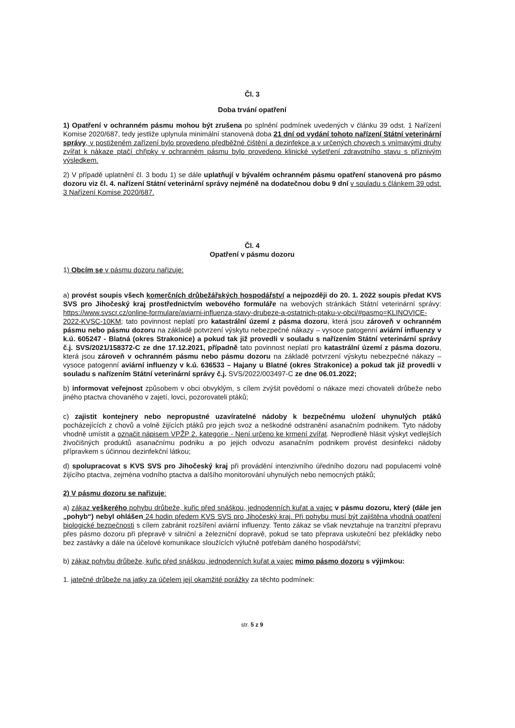Čl. 3
Doba trvání opatření
1) Opatření v ochranném pásmu mohou být zrušena po splnění podmínek uvedených v článku 39 odst. 1 Nařízení Komise 2020/687, tedy jestliže uplynula minimální stanovená doba 21 dní od vydání tohoto nařízení Státní veterinární správy, v postiženém zařízení bylo provedeno předběžné čištění a dezinfekce a v určených chovech s vnímavými druhy zvířat k nákaze ptačí chřipky v ochranném pásmu bylo provedeno klinické vyšetření zdravotního stavu s příznivým výsledkem.
2) V případě uplatnění čl. 3 bodu 1) se dále uplatňují v bývalém ochranném pásmu opatření stanovená pro pásmo dozoru viz čl. 4. nařízení Státní veterinární správy nejméně na dodatečnou dobu 9 dní v souladu s článkem 39 odst. 3 Nařízení Komise 2020/687.
Čl. 4
Opatření v pásmu dozoru
1) Obcím se v pásmu dozoru nařizuje:
a) provést soupis všech komerčních drůbežářských hospodářství a nejpozději do 20. 1. 2022 soupis předat KVS SVS pro Jihočeský kraj prostřednictvím webového formuláře na webových stránkách Státní veterinární správy: https://www.svscr.cz/online-formulare/aviarni-influenza-stavy-drubeze-a-ostatnich-ptaku-v-obci/#pasmo=KLINOVICE-2022-KVSC-10KM; tato povinnost neplatí pro katastrální území z pásma dozoru, která jsou zároveň v ochranném pásmu nebo pásmu dozoru na základě potvrzení výskytu nebezpečné nákazy – vysoce patogenní aviární influenzy v k.ú. 605247 - Blatná (okres Strakonice) a pokud tak již provedli v souladu s nařízením Státní veterinární správy č.j. SVS/2021/158372-C ze dne 17.12.2021, případně tato povinnost neplatí pro katastrální území z pásma dozoru, která jsou zároveň v ochranném pásmu nebo pásmu dozoru na základě potvrzení výskytu nebezpečné nákazy – vysoce patogenní aviární influenzy v k.ú. 636533 – Hajany u Blatné (okres Strakonice) a pokud tak již provedli v souladu s nařízením Státní veterinární správy č.j. SVS/2022/003497-C ze dne 06.01.2022;
b) informovat veřejnost způsobem v obci obvyklým, s cílem zvýšit povědomí o nákaze mezi chovateli drůbeže nebo jiného ptactva chovaného v zajetí, lovci, pozorovateli ptáků;
c) zajistit kontejnery nebo nepropustné uzavíratelné nádoby k bezpečnému uložení uhynulých ptáků pocházejících z chovů a volně žijících ptáků pro jejich svoz a neškodné odstranění asanačním podnikem. Tyto nádoby vhodně umístit a označit nápisem VPŽP 2. kategorie - Není určeno ke krmení zvířat. Neprodleně hlásit výskyt vedlejších živočišných produktů asanačnímu podniku a po jejich odvozu asanačním podnikem provést desinfekci nádoby přípravkem s účinnou dezinfekční látkou;
d) spolupracovat s KVS SVS pro Jihočeský kraj při provádění intenzivního úředního dozoru nad populacemi volně žijícího ptactva, zejména vodního ptactva a dalšího monitorování uhynulých nebo nemocných ptáků;
2) V pásmu dozoru se nařizuje:
a) zákaz veškerého pohybu drůbeže, kuřic před snáškou, jednodenních kuřat a vajec v pásmu dozoru, který (dále jen „pohyb“) nebyl ohlášen 24 hodin předem KVS SVS pro Jihočeský kraj. Při pohybu musí být zajištěna vhodná opatření biologické bezpečnosti s cílem zabránit rozšíření aviární influenzy. Tento zákaz se však nevztahuje na tranzitní přepravu přes pásmo dozoru při přepravě v silniční a železniční dopravě, pokud se tato přeprava uskuteční bez překládky nebo bez zastávky a dále na účelové komunikace sloužících výlučně potřebám daného hospodářství;
b) zákaz pohybu drůbeže, kuřic před snáškou, jednodenních kuřat a vajec mimo pásmo dozoru s výjimkou:
1. jatečné drůbeže na jatky za účelem její okamžité porážky za těchto podmínek:
str. 5 z 9